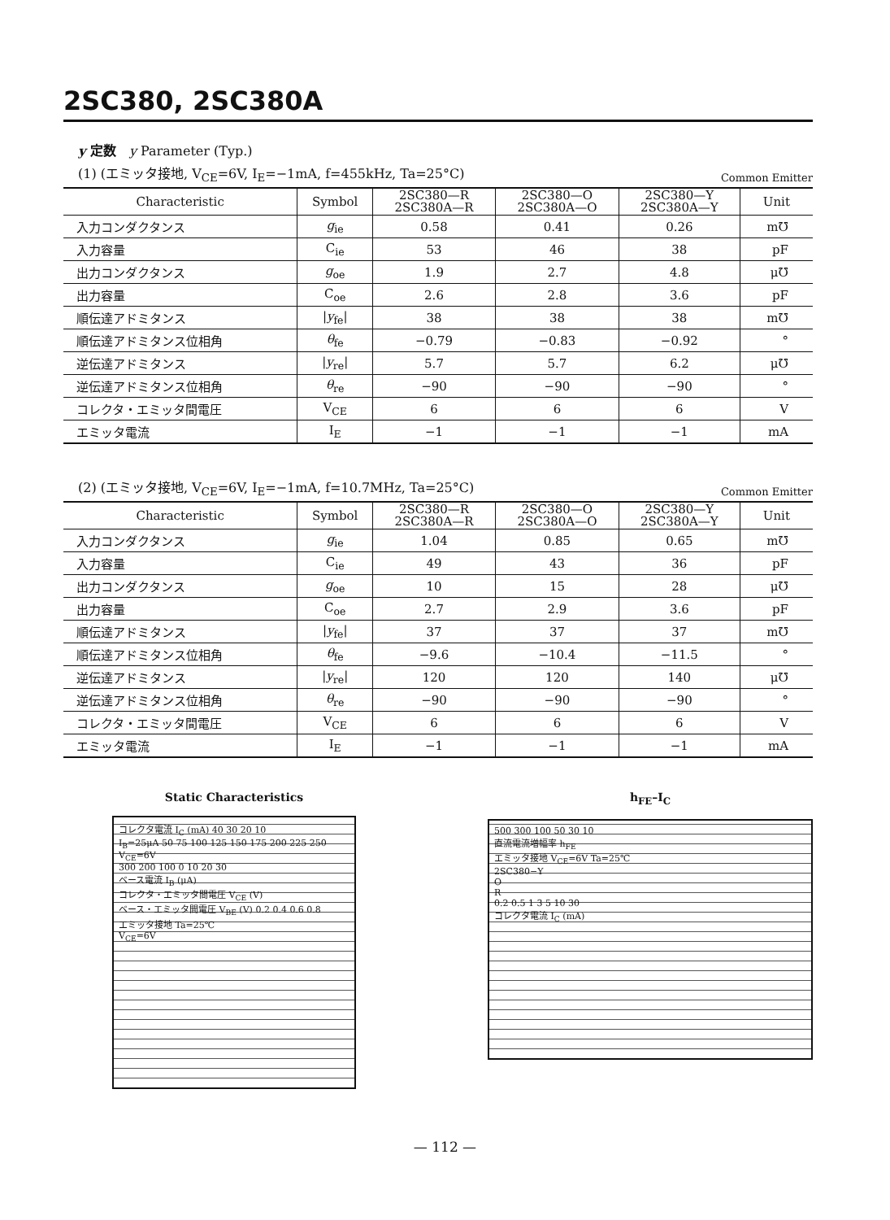2SC380, 2SC380A
y 定数　y Parameter (Typ.)
(1) (エミッタ接地, V<sub>CE</sub>=6V, I<sub>E</sub>=−1mA, f=455kHz, Ta=25°C) Common Emitter
| Characteristic | Symbol | 2SC380—R 2SC380A—R | 2SC380—O 2SC380A—O | 2SC380—Y 2SC380A—Y | Unit |
| --- | --- | --- | --- | --- | --- |
| 入力コンダクタンス | g<sub>ie</sub> | 0.58 | 0.41 | 0.26 | m℧ |
| 入力容量 | C<sub>ie</sub> | 53 | 46 | 38 | pF |
| 出力コンダクタンス | g<sub>oe</sub> | 1.9 | 2.7 | 4.8 | μ℧ |
| 出力容量 | C<sub>oe</sub> | 2.6 | 2.8 | 3.6 | pF |
| 順伝達アドミタンス | / y<sub>fe</sub>/ | 38 | 38 | 38 | m℧ |
| 順伝達アドミタンス位相角 | θ<sub>fe</sub> | −0.79 | −0.83 | −0.92 | ° |
| 逆伝達アドミタンス | / y<sub>re</sub>/ | 5.7 | 5.7 | 6.2 | μ℧ |
| 逆伝達アドミタンス位相角 | θ<sub>re</sub> | −90 | −90 | −90 | ° |
| コレクタ・エミッタ間電圧 | V<sub>CE</sub> | 6 | 6 | 6 | V |
| エミッタ電流 | I<sub>E</sub> | −1 | −1 | −1 | mA |
(2) (エミッタ接地, V<sub>CE</sub>=6V, I<sub>E</sub>=−1mA, f=10.7MHz, Ta=25°C) Common Emitter
| Characteristic | Symbol | 2SC380—R 2SC380A—R | 2SC380—O 2SC380A—O | 2SC380—Y 2SC380A—Y | Unit |
| --- | --- | --- | --- | --- | --- |
| 入力コンダクタンス | g<sub>ie</sub> | 1.04 | 0.85 | 0.65 | m℧ |
| 入力容量 | C<sub>ie</sub> | 49 | 43 | 36 | pF |
| 出力コンダクタンス | g<sub>oe</sub> | 10 | 15 | 28 | μ℧ |
| 出力容量 | C<sub>oe</sub> | 2.7 | 2.9 | 3.6 | pF |
| 順伝達アドミタンス | / y<sub>fe</sub>/ | 37 | 37 | 37 | m℧ |
| 順伝達アドミタンス位相角 | θ<sub>fe</sub> | −9.6 | −10.4 | −11.5 | ° |
| 逆伝達アドミタンス | / y<sub>re</sub>/ | 120 | 120 | 140 | μ℧ |
| 逆伝達アドミタンス位相角 | θ<sub>re</sub> | −90 | −90 | −90 | ° |
| コレクタ・エミッタ間電圧 | V<sub>CE</sub> | 6 | 6 | 6 | V |
| エミッタ電流 | I<sub>E</sub> | −1 | −1 | −1 | mA |
Static Characteristics
コレクタ電流 I<sub>C</sub> (mA) 40 30 20 10
I<sub>B</sub>=25μA 50 75 100 125 150 175 200 225 250
V<sub>CE</sub>=6V
300 200 100 0 10 20 30
ベース電流 I<sub>B</sub> (μA)
コレクタ・エミッタ間電圧 V<sub>CE</sub> (V)
ベース・エミッタ間電圧 V<sub>BE</sub> (V) 0.2 0.4 0.6 0.8
エミッタ接地 Ta=25℃
V<sub>CE</sub>=6V
h<sub>FE</sub>–I<sub>C</sub>
500 300 100 50 30 10
直流電流増幅率 h<sub>FE</sub>
エミッタ接地 V<sub>CE</sub>=6V Ta=25℃
2SC380−Y
O
R
0.2 0.5 1 3 5 10 30
コレクタ電流 I<sub>C</sub> (mA)
— 112 —